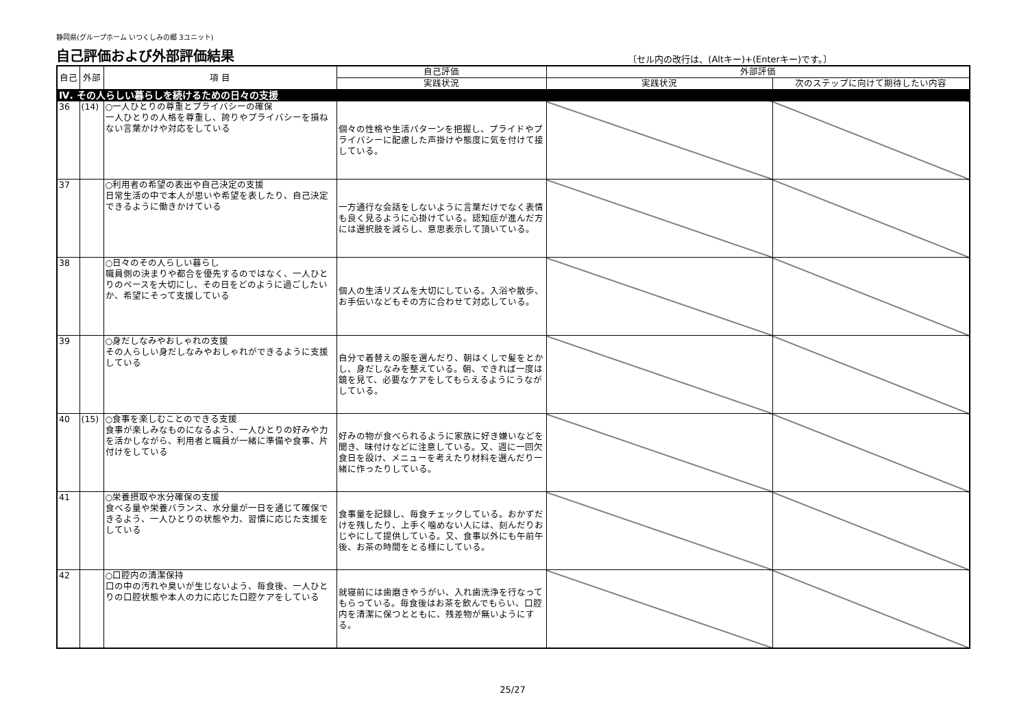静岡県(グループホーム いつくしみの郷 3ユニット)
自己評価および外部評価結果
〔セル内の改行は、(Altキー)+(Enterキー)です。〕
| 自己 | 外部 | 項 目 | 自己評価 | 外部評価 | |
| --- | --- | --- | --- | --- | --- |
| | | | 実践状況 | 実践状況 | 次のステップに向けて期待したい内容 |
| Ⅳ. その人らしい暮らしを続けるための日々の支援 | | | | | |
| 36 | (14) | ○一人ひとりの尊重とプライバシーの確保 一人ひとりの人格を尊重し、誇りやプライバシーを損ねない言葉かけや対応をしている | 個々の性格や生活パターンを把握し、プライドやプライバシーに配慮した声掛けや態度に気を付けて接している。 | | |
| 37 | | ○利用者の希望の表出や自己決定の支援 日常生活の中で本人が思いや希望を表したり、自己決定できるように働きかけている | 一方通行な会話をしないように言葉だけでなく表情も良く見るように心掛けている。認知症が進んだ方には選択肢を減らし、意思表示して頂いている。 | | |
| 38 | | ○日々のその人らしい暮らし 職員側の決まりや都合を優先するのではなく、一人ひとりのペースを大切にし、その日をどのように過ごしたいか、希望にそって支援している | 個人の生活リズムを大切にしている。入浴や散歩、お手伝いなどもその方に合わせて対応している。 | | |
| 39 | | ○身だしなみやおしゃれの支援 その人らしい身だしなみやおしゃれができるように支援している | 自分で着替えの服を選んだり、朝はくしで髪をとかし、身だしなみを整えている。朝、できれば一度は鏡を見て、必要なケアをしてもらえるようにうながしている。 | | |
| 40 | (15) | ○食事を楽しむことのできる支援 食事が楽しみなものになるよう、一人ひとりの好みや力を活かしながら、利用者と職員が一緒に準備や食事、片付けをしている | 好みの物が食べられるように家族に好き嫌いなどを聞き、味付けなどに注意している。又、週に一回欠食日を設け、メニューを考えたり材料を選んだり一緒に作ったりしている。 | | |
| 41 | | ○栄養摂取や水分確保の支援 食べる量や栄養バランス、水分量が一日を通じて確保できるよう、一人ひとりの状態や力、習慣に応じた支援をしている | 食事量を記録し、毎食チェックしている。おかずだけを残したり、上手く噛めない人には、刻んだりおじやにして提供している。又、食事以外にも午前午後、お茶の時間をとる様にしている。 | | |
| 42 | | ○口腔内の清潔保持 口の中の汚れや臭いが生じないよう、毎食後、一人ひとりの口腔状態や本人の力に応じた口腔ケアをしている | 就寝前には歯磨きやうがい、入れ歯洗浄を行なってもらっている。毎食後はお茶を飲んでもらい、口腔内を清潔に保つとともに、残差物が無いようにする。 | | |
25/27